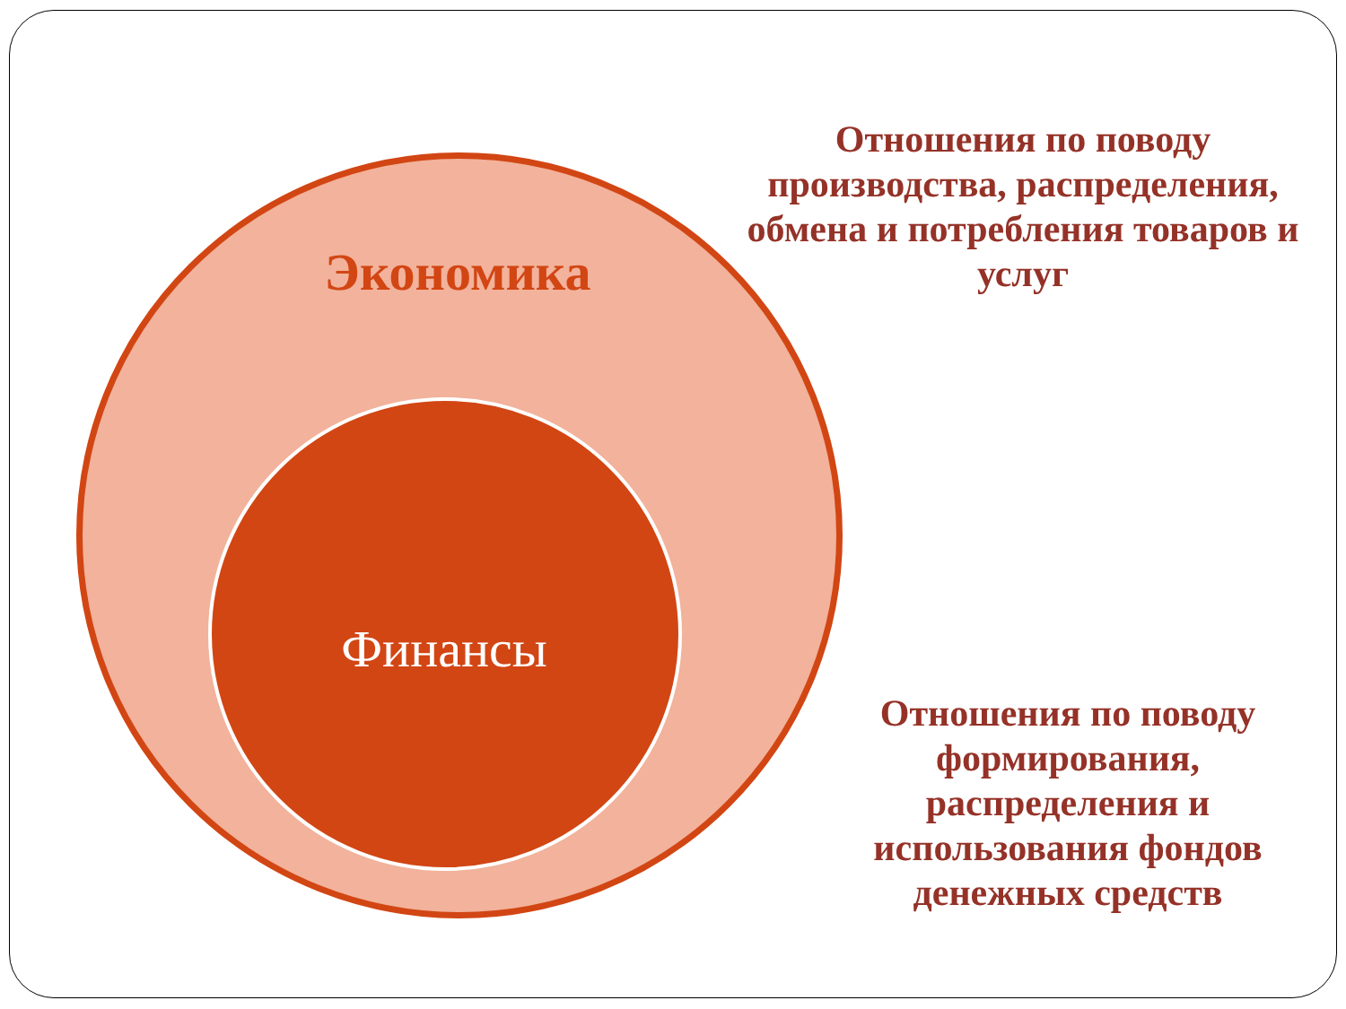Экономика
Финансы
Отношения по поводу производства, распределения, обмена и потребления товаров и услуг
Отношения по поводу формирования, распределения и использования фондов денежных средств